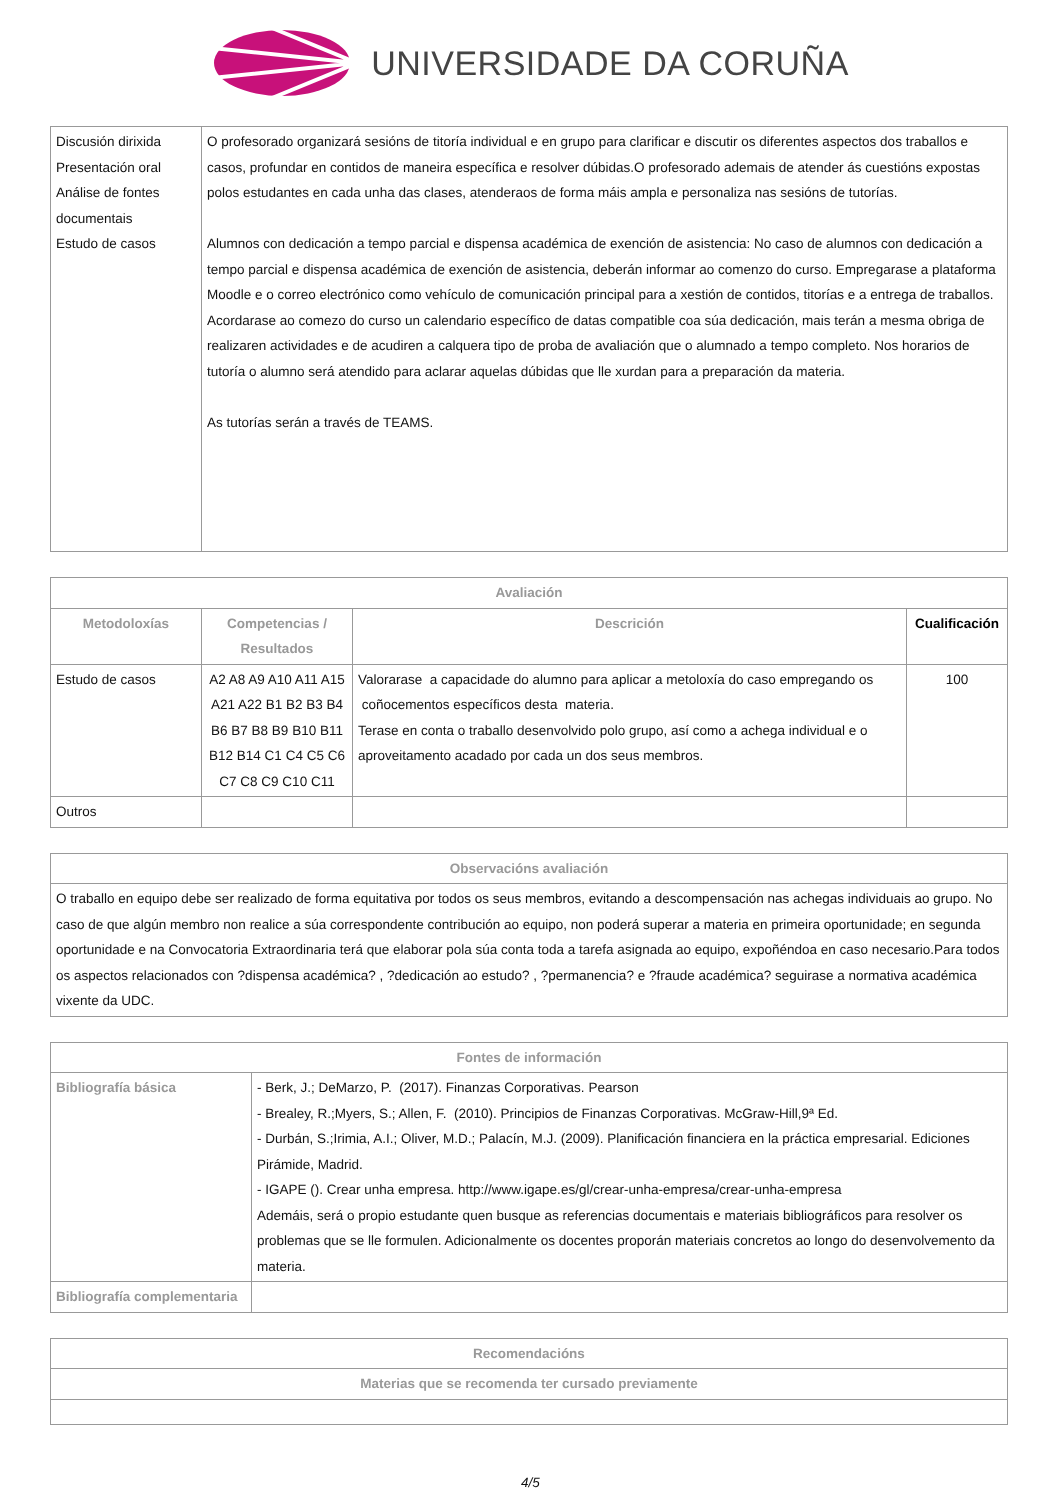UNIVERSIDADE DA CORUÑA
| Discusión dirixida Presentación oral Análise de fontes documentais Estudo de casos | O profesorado organizará sesións de titoría individual e en grupo para clarificar e discutir os diferentes aspectos dos traballos e casos, profundar en contidos de maneira específica e resolver dúbidas.O profesorado ademais de atender ás cuestións expostas polos estudantes en cada unha das clases, atenderaos de forma máis ampla e personaliza nas sesións de tutorías. Alumnos con dedicación a tempo parcial e dispensa académica de exención de asistencia: No caso de alumnos con dedicación a tempo parcial e dispensa académica de exención de asistencia, deberán informar ao comenzo do curso. Empregarase a plataforma Moodle e o correo electrónico como vehículo de comunicación principal para a xestión de contidos, titorías e a entrega de traballos. Acordarase ao comezo do curso un calendario específico de datas compatible coa súa dedicación, mais terán a mesma obriga de realizaren actividades e de acudiren a calquera tipo de proba de avaliación que o alumnado a tempo completo. Nos horarios de tutoría o alumno será atendido para aclarar aquelas dúbidas que lle xurdan para a preparación da materia. As tutorías serán a través de TEAMS. |
| Avaliación | | | |
| --- | --- | --- | --- |
| Metodoloxías | Competencias / Resultados | Descrición | Cualificación |
| Estudo de casos | A2 A8 A9 A10 A11 A15 A21 A22 B1 B2 B3 B4 B6 B7 B8 B9 B10 B11 B12 B14 C1 C4 C5 C6 C7 C8 C9 C10 C11 | Valorarase a capacidade do alumno para aplicar a metoloxía do caso empregando os coñocementos específicos desta materia. Terase en conta o traballo desenvolvido polo grupo, así como a achega individual e o aproveitamento acadado por cada un dos seus membros. | 100 |
| Outros | | | |
| Observacións avaliación |
| --- |
| O traballo en equipo debe ser realizado de forma equitativa por todos os seus membros, evitando a descompensación nas achegas individuais ao grupo. No caso de que algún membro non realice a súa correspondente contribución ao equipo, non poderá superar a materia en primeira oportunidade; en segunda oportunidade e na Convocatoria Extraordinaria terá que elaborar pola súa conta toda a tarefa asignada ao equipo, expoñéndoa en caso necesario.Para todos os aspectos relacionados con ?dispensa académica? , ?dedicación ao estudo? , ?permanencia? e ?fraude académica? seguirase a normativa académica vixente da UDC. |
| Fontes de información | |
| --- | --- |
| Bibliografía básica | - Berk, J.; DeMarzo, P. (2017). Finanzas Corporativas. Pearson - Brealey, R.;Myers, S.; Allen, F. (2010). Principios de Finanzas Corporativas. McGraw-Hill,9ª Ed. - Durbán, S.;Irimia, A.I.; Oliver, M.D.; Palacín, M.J. (2009). Planificación financiera en la práctica empresarial. Ediciones Pirámide, Madrid. - IGAPE (). Crear unha empresa. http://www.igape.es/gl/crear-unha-empresa/crear-unha-empresa Ademáis, será o propio estudante quen busque as referencias documentais e materiais bibliográficos para resolver os problemas que se lle formulen. Adicionalmente os docentes proporán materiais concretos ao longo do desenvolvemento da materia. |
| Bibliografía complementaria | |
| Recomendacións |
| --- |
| Materias que se recomenda ter cursado previamente |
4/5